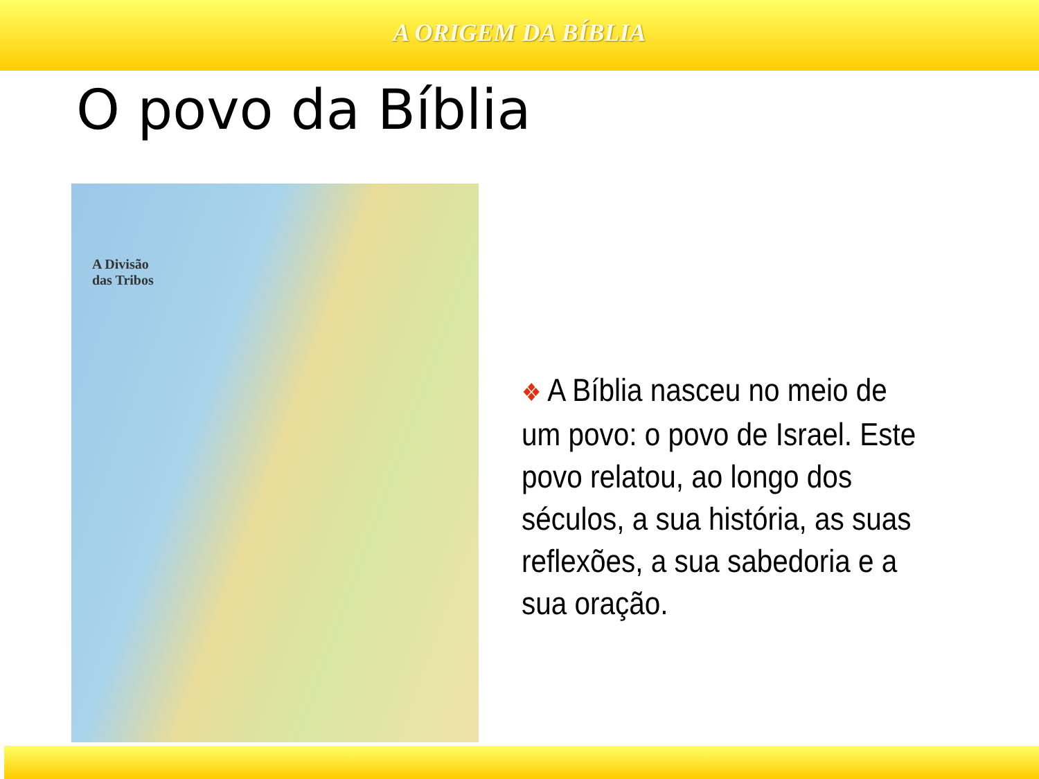A ORIGEM DA BÍBLIA
O povo da Bíblia
A Divisão
das Tribos
❖ A Bíblia nasceu no meio de um povo: o povo de Israel. Este povo relatou, ao longo dos séculos, a sua história, as suas reflexões, a sua sabedoria e a sua oração.